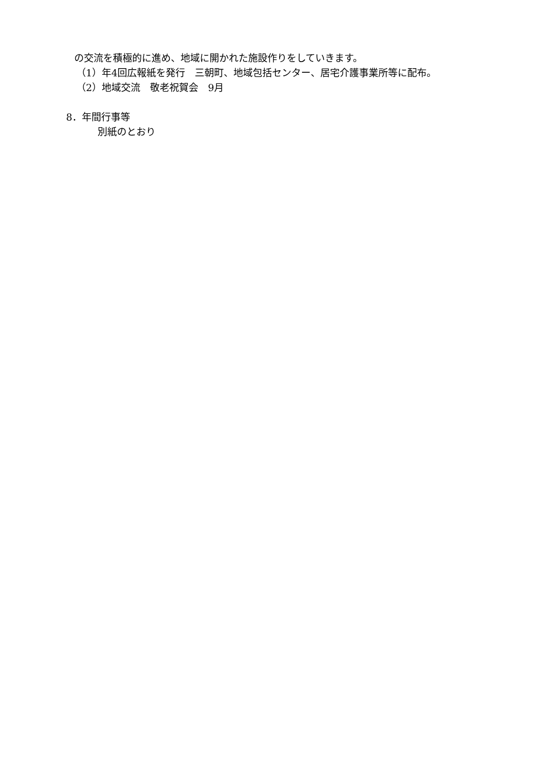の交流を積極的に進め、地域に開かれた施設作りをしていきます。
（1）年4回広報紙を発行　三朝町、地域包括センター、居宅介護事業所等に配布。
（2）地域交流　敬老祝賀会　9月
8．年間行事等
別紙のとおり